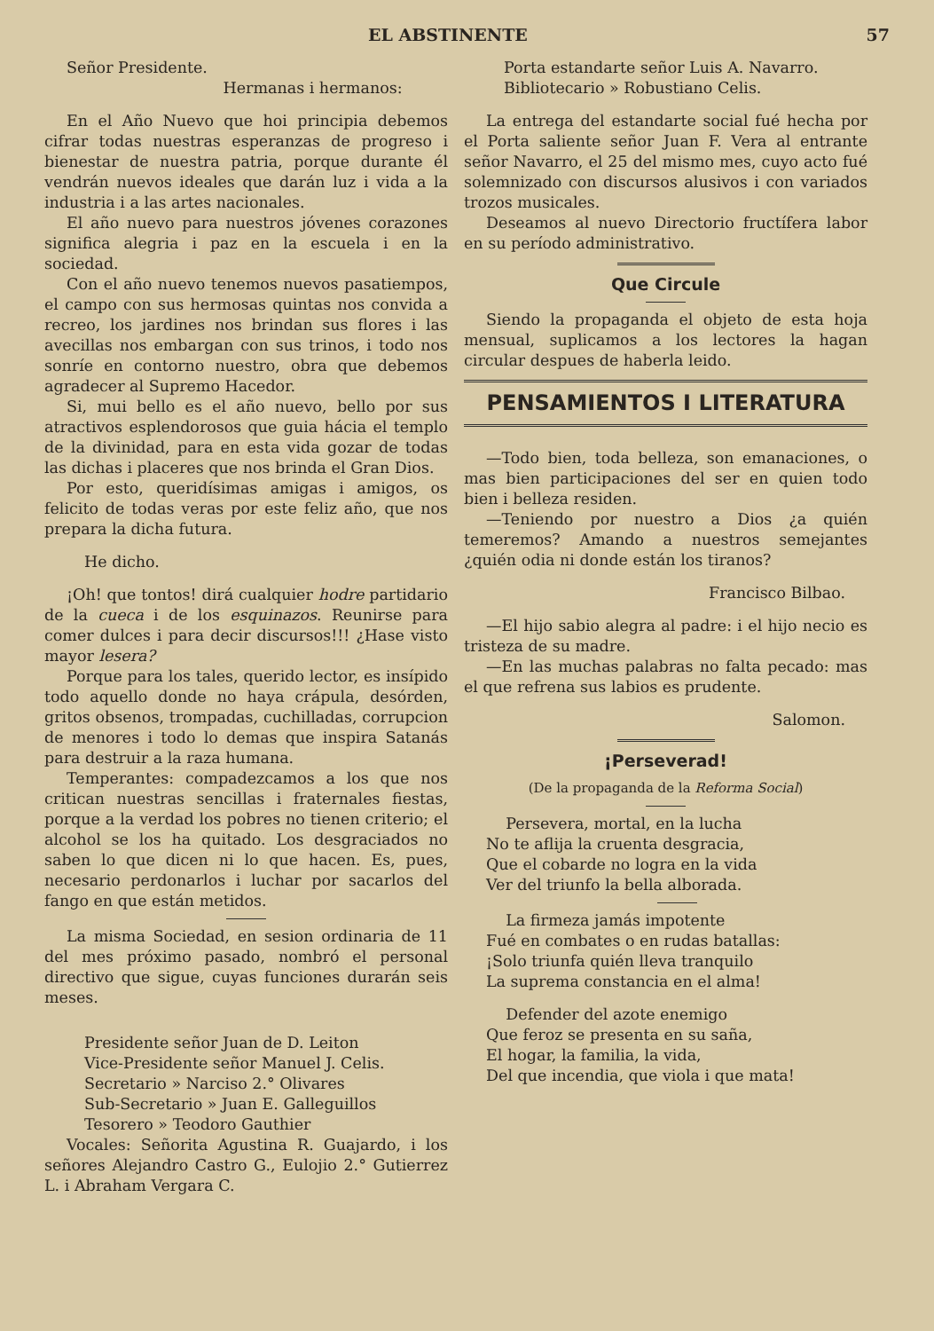EL ABSTINENTE 57
Señor Presidente.
Hermanas i hermanos:
En el Año Nuevo que hoi principia debemos cifrar todas nuestras esperanzas de progreso i bienestar de nuestra patria, porque durante él vendrán nuevos ideales que darán luz i vida a la industria i a las artes nacionales.
El año nuevo para nuestros jóvenes corazones significa alegria i paz en la escuela i en la sociedad.
Con el año nuevo tenemos nuevos pasatiempos, el campo con sus hermosas quintas nos convida a recreo, los jardines nos brindan sus flores i las avecillas nos embargan con sus trinos, i todo nos sonríe en contorno nuestro, obra que debemos agradecer al Supremo Hacedor.
Si, mui bello es el año nuevo, bello por sus atractivos esplendorosos que guia hácia el templo de la divinidad, para en esta vida gozar de todas las dichas i placeres que nos brinda el Gran Dios.
Por esto, queridísimas amigas i amigos, os felicito de todas veras por este feliz año, que nos prepara la dicha futura.
He dicho.
¡Oh! que tontos! dirá cualquier hodre partidario de la cueca i de los esquinazos. Reunirse para comer dulces i para decir discursos!!! ¿Hase visto mayor lesera?
Porque para los tales, querido lector, es insípido todo aquello donde no haya crápula, desórden, gritos obsenos, trompadas, cuchilladas, corrupcion de menores i todo lo demas que inspira Satanás para destruir a la raza humana.
Temperantes: compadezcamos a los que nos critican nuestras sencillas i fraternales fiestas, porque a la verdad los pobres no tienen criterio; el alcohol se los ha quitado. Los desgraciados no saben lo que dicen ni lo que hacen. Es, pues, necesario perdonarlos i luchar por sacarlos del fango en que están metidos.
La misma Sociedad, en sesion ordinaria de 11 del mes próximo pasado, nombró el personal directivo que sigue, cuyas funciones durarán seis meses.
Presidente señor Juan de D. Leiton
Vice-Presidente señor Manuel J. Celis.
Secretario » Narciso 2.° Olivares
Sub-Secretario » Juan E. Galleguillos
Tesorero » Teodoro Gauthier
Vocales: Señorita Agustina R. Guajardo, i los señores Alejandro Castro G., Eulojio 2.° Gutierrez L. i Abraham Vergara C.
Porta estandarte señor Luis A. Navarro.
Bibliotecario » Robustiano Celis.
La entrega del estandarte social fué hecha por el Porta saliente señor Juan F. Vera al entrante señor Navarro, el 25 del mismo mes, cuyo acto fué solemnizado con discursos alusivos i con variados trozos musicales.
Deseamos al nuevo Directorio fructífera labor en su período administrativo.
Que Circule
Siendo la propaganda el objeto de esta hoja mensual, suplicamos a los lectores la hagan circular despues de haberla leido.
PENSAMIENTOS I LITERATURA
—Todo bien, toda belleza, son emanaciones, o mas bien participaciones del ser en quien todo bien i belleza residen.
—Teniendo por nuestro a Dios ¿a quién temeremos? Amando a nuestros semejantes ¿quién odia ni donde están los tiranos?
Francisco Bilbao.
—El hijo sabio alegra al padre: i el hijo necio es tristeza de su madre.
—En las muchas palabras no falta pecado: mas el que refrena sus labios es prudente.
Salomon.
¡Perseverad!
(De la propaganda de la Reforma Social)
Persevera, mortal, en la lucha
No te aflija la cruenta desgracia,
Que el cobarde no logra en la vida
Ver del triunfo la bella alborada.
La firmeza jamás impotente
Fué en combates o en rudas batallas:
¡Solo triunfa quién lleva tranquilo
La suprema constancia en el alma!
Defender del azote enemigo
Que feroz se presenta en su saña,
El hogar, la familia, la vida,
Del que incendia, que viola i que mata!